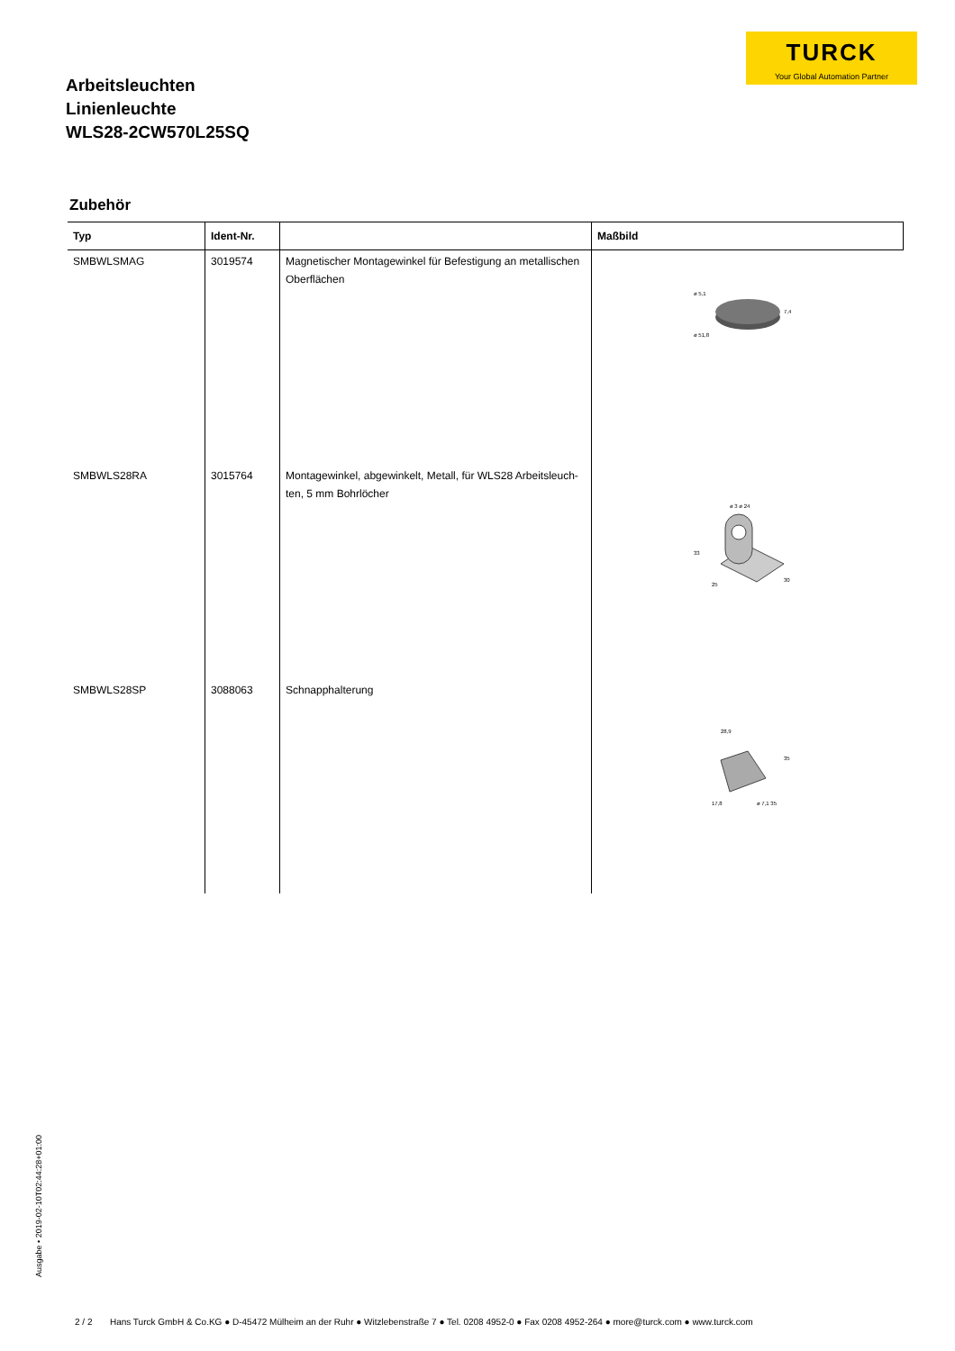TURCK
Your Global Automation Partner
Arbeitsleuchten
Linienleuchte
WLS28-2CW570L25SQ
Zubehör
| Typ | Ident-Nr. | | Maßbild |
| --- | --- | --- | --- |
| SMBWLSMAG | 3019574 | Magnetischer Montagewinkel für Befestigung an metallischen Oberflächen | ø 5,1 ø 51,8 7,4 |
| SMBWLS28RA | 3015764 | Montagewinkel, abgewinkelt, Metall, für WLS28 Arbeitsleuch-ten, 5 mm Bohrlöcher | ø 3 ø 24 33 25 30 |
| SMBWLS28SP | 3088063 | Schnapphalterung | 28,9 35 17,8 ø 7,1 35 |
Ausgabe • 2019-02-10T02:44:28+01:00
2 / 2 Hans Turck GmbH & Co.KG ● D-45472 Mülheim an der Ruhr ● Witzlebenstraße 7 ● Tel. 0208 4952-0 ● Fax 0208 4952-264 ● more@turck.com ● www.turck.com